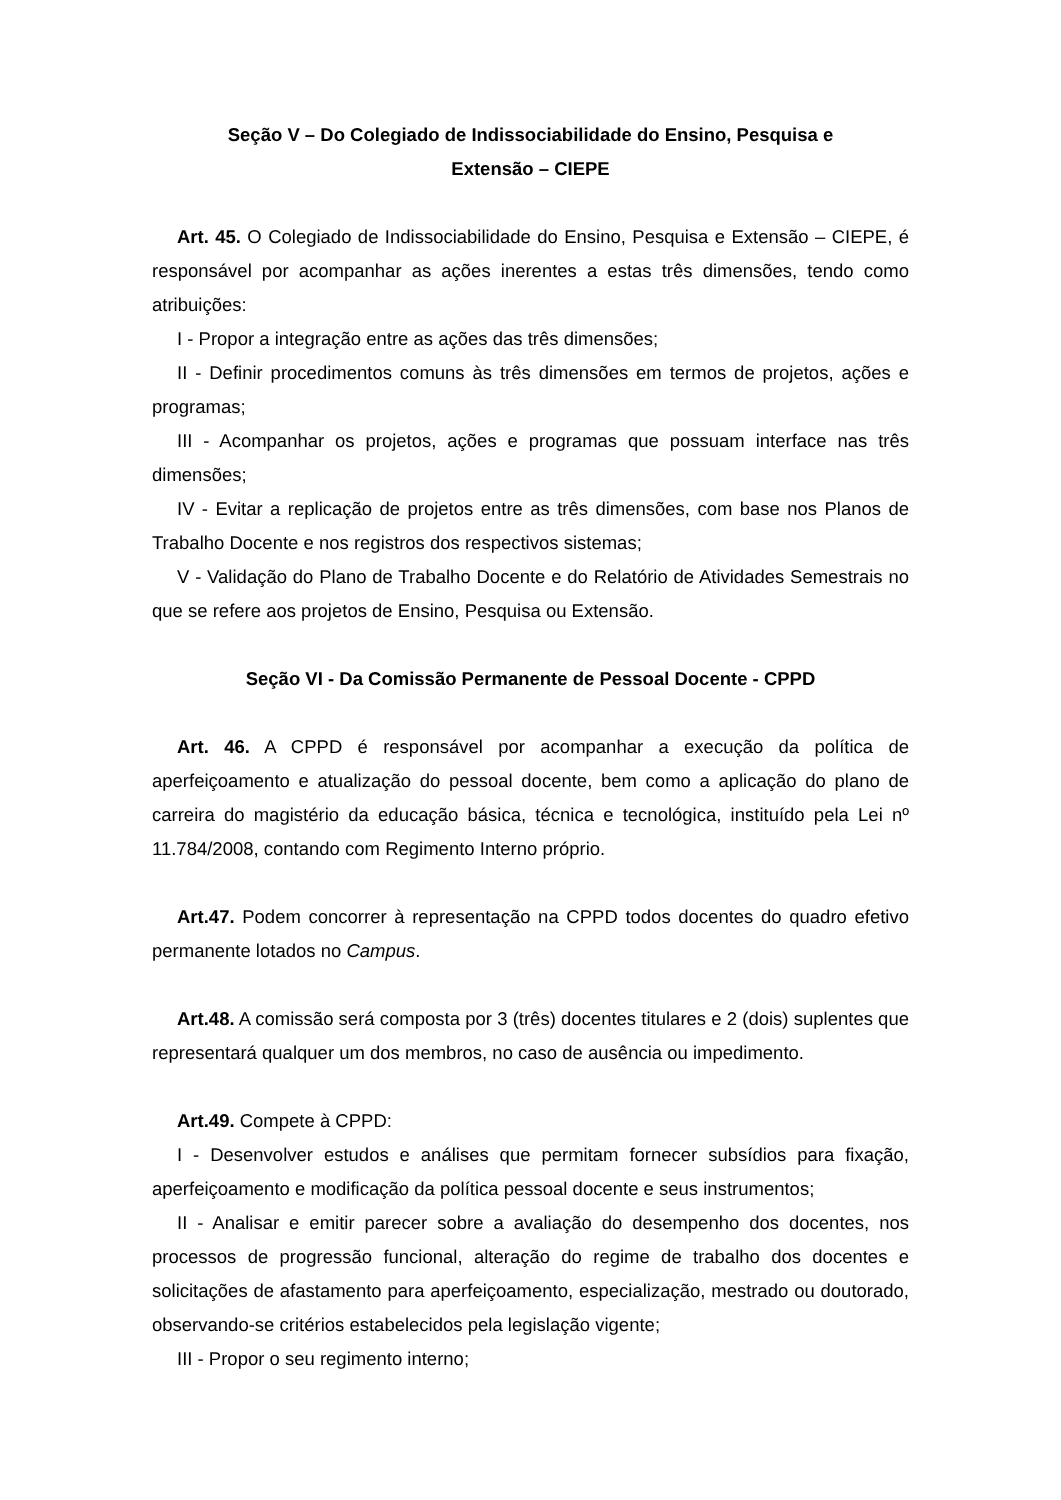Seção V – Do Colegiado de Indissociabilidade do Ensino, Pesquisa e
Extensão – CIEPE
Art. 45. O Colegiado de Indissociabilidade do Ensino, Pesquisa e Extensão – CIEPE, é responsável por acompanhar as ações inerentes a estas três dimensões, tendo como atribuições:
I - Propor a integração entre as ações das três dimensões;
II - Definir procedimentos comuns às três dimensões em termos de projetos, ações e programas;
III - Acompanhar os projetos, ações e programas que possuam interface nas três dimensões;
IV - Evitar a replicação de projetos entre as três dimensões, com base nos Planos de Trabalho Docente e nos registros dos respectivos sistemas;
V - Validação do Plano de Trabalho Docente e do Relatório de Atividades Semestrais no que se refere aos projetos de Ensino, Pesquisa ou Extensão.
Seção VI - Da Comissão Permanente de Pessoal Docente - CPPD
Art. 46. A CPPD é responsável por acompanhar a execução da política de aperfeiçoamento e atualização do pessoal docente, bem como a aplicação do plano de carreira do magistério da educação básica, técnica e tecnológica, instituído pela Lei nº 11.784/2008, contando com Regimento Interno próprio.
Art.47. Podem concorrer à representação na CPPD todos docentes do quadro efetivo permanente lotados no Campus.
Art.48. A comissão será composta por 3 (três) docentes titulares e 2 (dois) suplentes que representará qualquer um dos membros, no caso de ausência ou impedimento.
Art.49. Compete à CPPD:
I - Desenvolver estudos e análises que permitam fornecer subsídios para fixação, aperfeiçoamento e modificação da política pessoal docente e seus instrumentos;
II - Analisar e emitir parecer sobre a avaliação do desempenho dos docentes, nos processos de progressão funcional, alteração do regime de trabalho dos docentes e solicitações de afastamento para aperfeiçoamento, especialização, mestrado ou doutorado, observando-se critérios estabelecidos pela legislação vigente;
III - Propor o seu regimento interno;